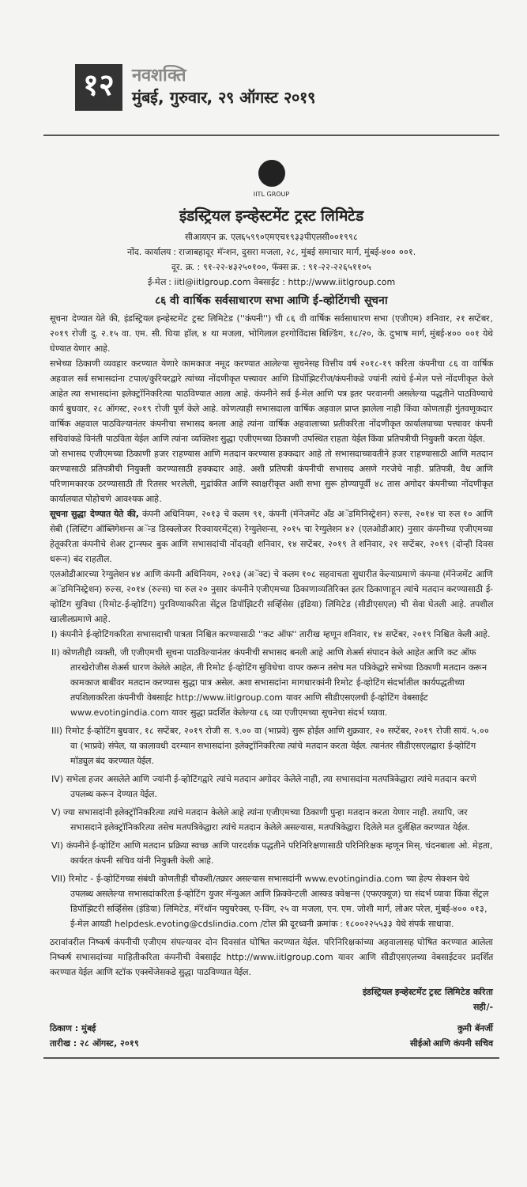१२
नवशक्ति
मुंबई, गुरुवार, २९ ऑगस्ट २०१९
IITL GROUP
इंडस्ट्रियल इन्व्हेस्टमेंट ट्रस्ट लिमिटेड
सीआयएन क्र. एल६५९९०एमएच१९३३पीएलसी००१९९८
नोंद. कार्यालय : राजाबहादूर मॅन्शन, दुसरा मजला, २८, मुंबई समाचार मार्ग, मुंबई-४०० ००१.
दूर. क्र. : ९१-२२-४३२५०१००, फॅक्स क्र. : ९१-२२-२२६५११०५
ई-मेल : iitl@iitlgroup.com वेबसाईट : http://www.iitlgroup.com
८६ वी वार्षिक सर्वसाधारण सभा आणि ई-व्होटिंगची सूचना
सूचना देण्यात येते की, इंडस्ट्रियल इन्व्हेस्टमेंट ट्रस्ट लिमिटेड (''कंपनी'') ची ८६ वी वार्षिक सर्वसाधारण सभा (एजीएम) शनिवार, २१ सप्टेंबर, २०१९ रोजी दु. २.१५ वा. एम. सी. घिया हॉल, ४ था मजला, भोगिलाल हरगोविंदास बिल्डिंग, १८/२०, के. दुभाष मार्ग, मुंबई-४०० ००१ येथे घेण्यात येणार आहे.
सभेच्या ठिकाणी व्यवहार करण्यात येणारे कामकाज नमूद करण्यात आलेल्या सूचनेसह वित्तीय वर्ष २०१८-१९ करिता कंपनीचा ८६ वा वार्षिक अहवाल सर्व सभासदांना टपाल/कुरियरद्वारे त्यांच्या नोंदणीकृत पत्त्यावर आणि डिपॉझिटरीज/कंपनीकडे ज्यांनी त्यांचे ई-मेल पत्ते नोंदणीकृत केले आहेत त्या सभासदांना इलेक्ट्रॉनिकरित्या पाठविण्यात आला आहे. कंपनीने सर्व ई-मेल आणि पत्र इतर परवानगी असलेल्या पद्धतीने पाठविण्याचे कार्य बुधवार, २८ ऑगस्ट, २०१९ रोजी पूर्ण केले आहे. कोणत्याही सभासदाला वार्षिक अहवाल प्राप्त झालेला नाही किंवा कोणताही गुंतवणूकदार वार्षिक अहवाल पाठविल्यानंतर कंपनीचा सभासद बनला आहे त्यांना वार्षिक अहवालाच्या प्रतीकरिता नोंदणीकृत कार्यालयाच्या पत्त्यावर कंपनी सचिवांकडे विनंती पाठविता येईल आणि त्यांना व्यक्तिशः सुद्धा एजीएमच्या ठिकाणी उपस्थित राहता येईल किंवा प्रतिपत्रीची नियुक्ती करता येईल.
जो सभासद एजीएमच्या ठिकाणी हजर राहण्यास आणि मतदान करण्यास हक्कदार आहे तो सभासदाच्यावतीने हजर राहण्यासाठी आणि मतदान करण्यासाठी प्रतिपत्रीची नियुक्ती करण्यासाठी हक्कदार आहे. अशी प्रतिपत्री कंपनीची सभासद असणे गरजेचे नाही. प्रतिपत्री, वैध आणि परिणामकारक ठरण्यासाठी ती रितसर भरलेली, मुद्रांकीत आणि स्वाक्षरीकृत अशी सभा सुरू होण्यापूर्वी ४८ तास अगोदर कंपनीच्या नोंदणीकृत कार्यालयात पोहोचणे आवश्यक आहे.
सूचना सुद्धा देण्यात येते की, कंपनी अधिनियम, २०१३ चे कलम ९१, कंपनी (मॅनेजमेंट अँड अॅडमिनिस्ट्रेशन) रुल्स, २०१४ चा रुल १० आणि सेबी (लिस्टिंग ऑब्लिगेशन्स अॅन्ड डिस्क्लोजर रिक्वायरमेंट्स) रेग्युलेशन्स, २०१५ चा रेग्युलेशन ४२ (एलओडीआर) नुसार कंपनीच्या एजीएमच्या हेतूकरिता कंपनीचे शेअर ट्रान्स्फर बुक आणि सभासदांची नोंदवही शनिवार, १४ सप्टेंबर, २०१९ ते शनिवार, २१ सप्टेंबर, २०१९ (दोन्ही दिवस धरून) बंद राहतील.
एलओडीआरच्या रेग्युलेशन ४४ आणि कंपनी अधिनियम, २०१३ (अॅक्ट) चे कलम १०८ सहवाचता सुधारीत केल्याप्रमाणे कंपन्या (मॅनेजमेंट आणि अॅडमिनिस्ट्रेशन) रुल्स, २०१४ (रुल्स) चा रुल २० नुसार कंपनीने एजीएमच्या ठिकाणाव्यतिरिक्त इतर ठिकाणाहून त्यांचे मतदान करण्यासाठी ई-व्होटिंग सुविधा (रिमोट-ई-व्होटिंग) पुरविण्याकरिता सेंट्रल डिपॉझिटरी सर्व्हिसेस (इंडिया) लिमिटेड (सीडीएसएल) ची सेवा घेतली आहे. तपशील खालीलप्रमाणे आहे.
I) कंपनीने ई-व्होटिंगकरिता सभासदाची पात्रता निश्चित करण्यासाठी ''कट ऑफ'' तारीख म्हणून शनिवार, १४ सप्टेंबर, २०१९ निश्चित केली आहे.
II) कोणतीही व्यक्ती, जी एजीएमची सूचना पाठविल्यानंतर कंपनीची सभासद बनली आहे आणि शेअर्स संपादन केले आहेत आणि कट ऑफ तारखेरोजीस शेअर्स धारण केलेले आहेत, ती रिमोट ई-व्होटिंग सुविधेचा वापर करून तसेच मत पत्रिकेद्वारे सभेच्या ठिकाणी मतदान करून कामकाज बाबींवर मतदान करण्यास सुद्धा पात्र असेल. अशा सभासदांना मागधारकांनी रिमोट ई-व्होटिंग संदर्भातील कार्यपद्धतीच्या तपशिलाकरिता कंपनीची वेबसाईट http://www.iitlgroup.com यावर आणि सीडीएसएलची ई-व्होटिंग वेबसाईट www.evotingindia.com यावर सुद्धा प्रदर्शित केलेल्या ८६ व्या एजीएमच्या सूचनेचा संदर्भ घ्यावा.
III) रिमोट ई-व्होटिंग बुधवार, १८ सप्टेंबर, २०१९ रोजी स. ९.०० वा (भाप्रवे) सुरू होईल आणि शुक्रवार, २० सप्टेंबर, २०१९ रोजी सायं. ५.०० वा (भाप्रवे) संपेल, या कालावधी दरम्यान सभासदांना इलेक्ट्रॉनिकरित्या त्यांचे मतदान करता येईल. त्यानंतर सीडीएसएलद्वारा ई-व्होटिंग मॉड्युल बंद करण्यात येईल.
IV) सभेला हजर असलेले आणि ज्यांनी ई-व्होटिंगद्वारे त्यांचे मतदान अगोदर केलेले नाही, त्या सभासदांना मतपत्रिकेद्वारा त्यांचे मतदान करणे उपलब्ध करून देण्यात येईल.
V) ज्या सभासदांनी इलेक्ट्रॉनिकरित्या त्यांचे मतदान केलेले आहे त्यांना एजीएमच्या ठिकाणी पुन्हा मतदान करता येणार नाही. तथापि, जर सभासदाने इलेक्ट्रॉनिकरित्या तसेच मतपत्रिकेद्वारा त्यांचे मतदान केलेले असल्यास, मतपत्रिकेद्वारा दिलेले मत दुर्लक्षित करण्यात येईल.
VI) कंपनीने ई-व्होटिंग आणि मतदान प्रक्रिया स्वच्छ आणि पारदर्शक पद्धतीने परिनिरिक्षणासाठी परिनिरिक्षक म्हणून मिस्. चंदनबाला ओ. मेहता, कार्यरत कंपनी सचिव यांनी नियुक्ती केली आहे.
VII) रिमोट - ई-व्होटिंगच्या संबंधी कोणतीही चौकशी/तक्रार असल्यास सभासदांनी www.evotingindia.com च्या हेल्प सेक्शन येथे उपलब्ध असलेल्या सभासदांकरिता ई-व्होटिंग युजर मॅन्युअल आणि फ्रिक्वेन्टली आस्क्ड क्वेश्चन्स (एफएक्यूज) चा संदर्भ घ्यावा किंवा सेंट्रल डिपॉझिटरी सर्व्हिसेस (इंडिया) लिमिटेड, मॅरॅथॉन फ्युचरेक्स, ए-विंग, २५ वा मजला, एन. एम. जोशी मार्ग, लोअर परेल, मुंबई-४०० ०१३, ई-मेल आयडी helpdesk.evoting@cdslindia.com /टोल फ्री दूरध्वनी क्रमांक : १८००२२५५३३ येथे संपर्क साधावा.
ठरावांवरील निष्कर्ष कंपनीची एजीएम संपल्यावर दोन दिवसांत घोषित करण्यात येईल. परिनिरिक्षकांच्या अहवालासह घोषित करण्यात आलेला निष्कर्ष सभासदांच्या माहितीकरिता कंपनीची वेबसाईट http://www.iitlgroup.com यावर आणि सीडीएसएलच्या वेबसाईटवर प्रदर्शित करण्यात येईल आणि स्टॉक एक्स्चेंजेसकडे सुद्धा पाठविण्यात येईल.
इंडस्ट्रियल इन्व्हेस्टमेंट ट्रस्ट लिमिटेड करिता
सही/-
ठिकाण : मुंबई
तारीख : २८ ऑगस्ट, २०१९
कुमी बॅनर्जी
सीईओ आणि कंपनी सचिव